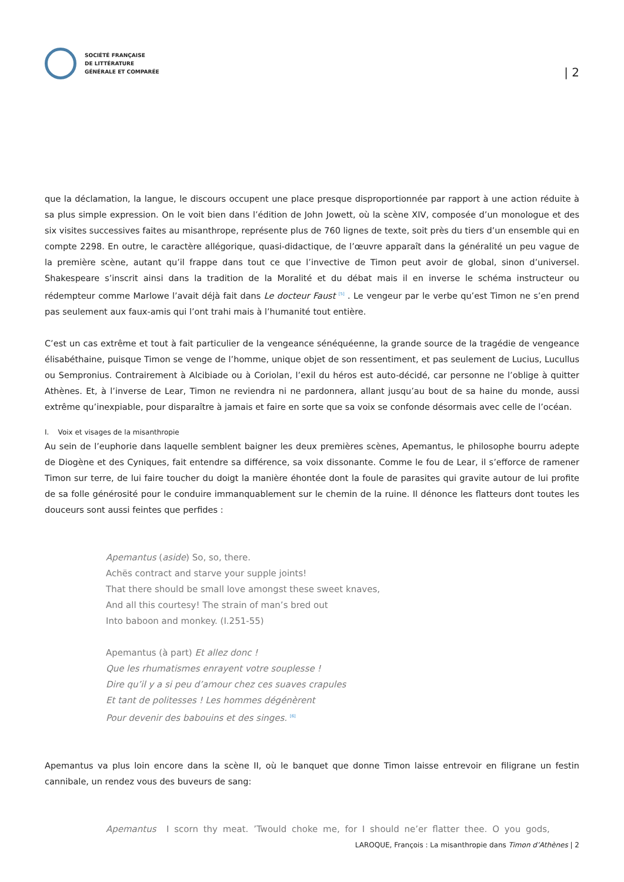SOCIÉTÉ FRANÇAISE
DE LITTÉRATURE
GÉNÉRALE ET COMPARÉE
| 2
que la déclamation, la langue, le discours occupent une place presque disproportionnée par rapport à une action réduite à sa plus simple expression. On le voit bien dans l’édition de John Jowett, où la scène XIV, composée d’un monologue et des six visites successives faites au misanthrope, représente plus de 760 lignes de texte, soit près du tiers d’un ensemble qui en compte 2298. En outre, le caractère allégorique, quasi-didactique, de l’œuvre apparaît dans la généralité un peu vague de la première scène, autant qu’il frappe dans tout ce que l’invective de Timon peut avoir de global, sinon d’universel. Shakespeare s’inscrit ainsi dans la tradition de la Moralité et du débat mais il en inverse le schéma instructeur ou rédempteur comme Marlowe l’avait déjà fait dans Le docteur Faust <sup>[5]</sup> . Le vengeur par le verbe qu’est Timon ne s’en prend pas seulement aux faux-amis qui l’ont trahi mais à l’humanité tout entière.
C’est un cas extrême et tout à fait particulier de la vengeance sénéquéenne, la grande source de la tragédie de vengeance élisabéthaine, puisque Timon se venge de l’homme, unique objet de son ressentiment, et pas seulement de Lucius, Lucullus ou Sempronius. Contrairement à Alcibiade ou à Coriolan, l’exil du héros est auto-décidé, car personne ne l’oblige à quitter Athènes. Et, à l’inverse de Lear, Timon ne reviendra ni ne pardonnera, allant jusqu’au bout de sa haine du monde, aussi extrême qu’inexpiable, pour disparaître à jamais et faire en sorte que sa voix se confonde désormais avec celle de l’océan.
I. Voix et visages de la misanthropie
Au sein de l’euphorie dans laquelle semblent baigner les deux premières scènes, Apemantus, le philosophe bourru adepte de Diogène et des Cyniques, fait entendre sa différence, sa voix dissonante. Comme le fou de Lear, il s’efforce de ramener Timon sur terre, de lui faire toucher du doigt la manière éhontée dont la foule de parasites qui gravite autour de lui profite de sa folle générosité pour le conduire immanquablement sur le chemin de la ruine. Il dénonce les flatteurs dont toutes les douceurs sont aussi feintes que perfides :
Apemantus (aside) So, so, there.
Achës contract and starve your supple joints!
That there should be small love amongst these sweet knaves,
And all this courtesy! The strain of man’s bred out
Into baboon and monkey. (I.251-55)
Apemantus (à part) Et allez donc !
Que les rhumatismes enrayent votre souplesse !
Dire qu’il y a si peu d’amour chez ces suaves crapules
Et tant de politesses ! Les hommes dégénèrent
Pour devenir des babouins et des singes. <sup>[6]</sup>
Apemantus va plus loin encore dans la scène II, où le banquet que donne Timon laisse entrevoir en filigrane un festin cannibale, un rendez vous des buveurs de sang:
Apemantus I scorn thy meat. ’Twould choke me, for I should ne’er flatter thee. O you gods,
LAROQUE, François : La misanthropie dans Timon d’Athènes | 2